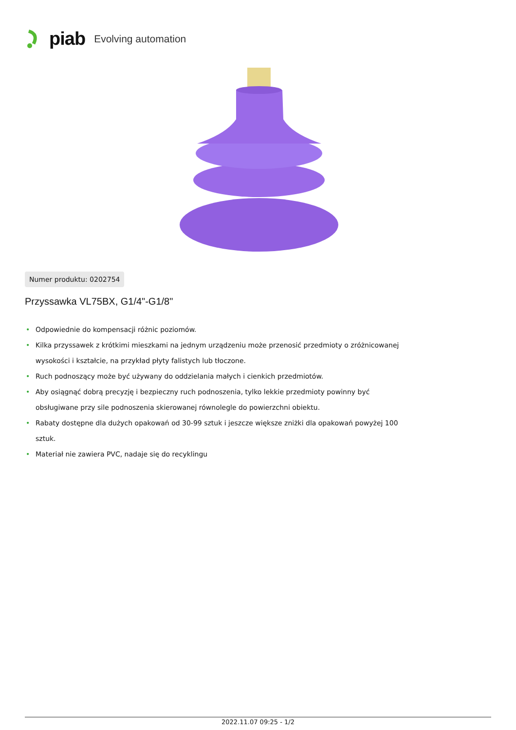piab Evolving automation
Numer produktu: 0202754
Przyssawka VL75BX, G1/4"-G1/8"
• Odpowiednie do kompensacji różnic poziomów.
• Kilka przyssawek z krótkimi mieszkami na jednym urządzeniu może przenosić przedmioty o zróżnicowanej wysokości i kształcie, na przykład płyty falistych lub tłoczone.
• Ruch podnoszący może być używany do oddzielania małych i cienkich przedmiotów.
• Aby osiągnąć dobrą precyzję i bezpieczny ruch podnoszenia, tylko lekkie przedmioty powinny być obsługiwane przy sile podnoszenia skierowanej równolegle do powierzchni obiektu.
• Rabaty dostępne dla dużych opakowań od 30-99 sztuk i jeszcze większe zniżki dla opakowań powyżej 100 sztuk.
• Materiał nie zawiera PVC, nadaje się do recyklingu
2022.11.07 09:25 - 1/2